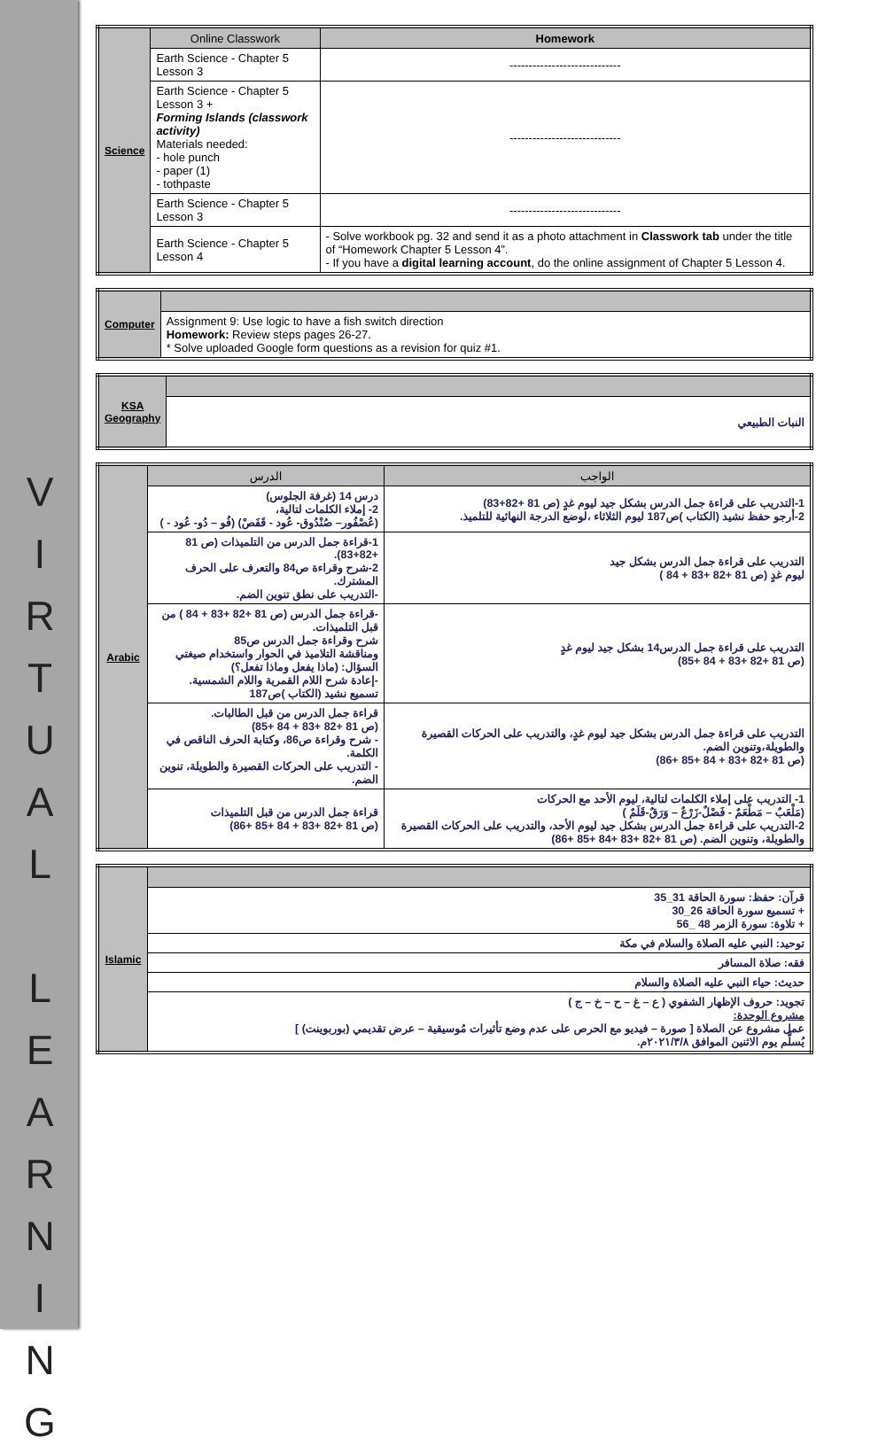V
I
R
T
U
A
L
L
E
A
R
N
I
N
G
| Science | Online Classwork | Homework |
| | Earth Science - Chapter 5 Lesson 3 | ----------------------------- |
| | Earth Science - Chapter 5 Lesson 3 + Forming Islands (classwork activity) Materials needed: - hole punch - paper (1) - tothpaste | ----------------------------- |
| | Earth Science - Chapter 5 Lesson 3 | ----------------------------- |
| | Earth Science - Chapter 5 Lesson 4 | - Solve workbook pg. 32 and send it as a photo attachment in Classwork tab under the title of “Homework Chapter 5 Lesson 4”. - If you have a digital learning account , do the online assignment of Chapter 5 Lesson 4. |
| Computer | |
| | Assignment 9: Use logic to have a fish switch direction Homework: Review steps pages 26-27. * Solve uploaded Google form questions as a revision for quiz #1. |
| KSA Geography | |
| | النبات الطبيعي |
| Arabic | الدرس | الواجب |
| | درس 14 (غرفة الجلوس) 2- إملاء الكلمات لتالية، (عُصْفُور– صُنْدُوق- عُود - قَفَصْ) (فُو – دُو- عُود - ) | 1-التدريب على قراءة جمل الدرس بشكل جيد ليوم غدٍ (ص 81 +82+83) 2-أرجو حفظ نشيد (الكتاب )ص187 ليوم الثلاثاء ،لوضع الدرجة النهائية للتلميذ. |
| | 1-قراءة جمل الدرس من التلميذات (ص 81 +82+83). 2-شرح وقراءة ص84 والتعرف على الحرف المشترك. -التدريب على نطق تنوين الضم. | التدريب على قراءة جمل الدرس بشكل جيد ليوم غدٍ (ص 81 +82 +83 + 84 ) |
| | -قراءة جمل الدرس (ص 81 +82 +83 + 84 ) من قبل التلميذات. شرح وقراءة جمل الدرس ص85 ومناقشة التلاميذ في الحوار واستخدام صيغتي السؤال: (ماذا يفعل وماذا تفعل؟) -إعادة شرح اللام القمرية واللام الشمسية. تسميع نشيد (الكتاب )ص187 | التدريب على قراءة جمل الدرس14 بشكل جيد ليوم غدٍ (ص 81 +82 +83 + 84 +85) |
| | قراءة جمل الدرس من قبل الطالبات. (ص 81 +82 +83 + 84 +85) - شرح وقراءة ص86، وكتابة الحرف الناقص في الكلمة. - التدريب على الحركات القصيرة والطويلة، تنوين الضم. | التدريب على قراءة جمل الدرس بشكل جيد ليوم غدٍ، والتدريب على الحركات القصيرة والطويلة،وتنوين الضم. (ص 81 +82 +83 + 84 +85 +86) |
| | قراءة جمل الدرس من قبل التلميذات (ص 81 +82 +83 + 84 +85 +86) | 1- التدريب على إملاء الكلمات لتالية، ليوم الأحد مع الحركات (مَلْعَبٌ – مَطْعَمٌ - فَصْلٌ-زَرْعٌ – وَرَقٌ-قَلَمٌ ) 2-التدريب على قراءة جمل الدرس بشكل جيد ليوم الأحد، والتدريب على الحركات القصيرة والطويلة، وتنوين الضم. (ص 81 +82 +83 +84 +85 +86) |
| Islamic | |
| | قرآن: حفظ: سورة الحاقة 31_35 + تسميع سورة الحاقة 26_30 + تلاوة: سورة الزمر 48 _56 |
| | توحيد: النبي عليه الصلاة والسلام في مكة |
| | فقه: صلاة المسافر |
| | حديث: حياء النبي عليه الصلاة والسلام |
| | تجويد: حروف الإظهار الشفوي ( ع – غ – ح – خ – ج ) مشروع الوحدة: عمل مشروع عن الصلاة [ صورة – فيديو مع الحرص على عدم وضع تأثيرات مُوسيقية – عرض تقديمي (بوربوينت) ] يُسلَّم يوم الاثنين الموافق ٢٠٢١/٣/٨م. |